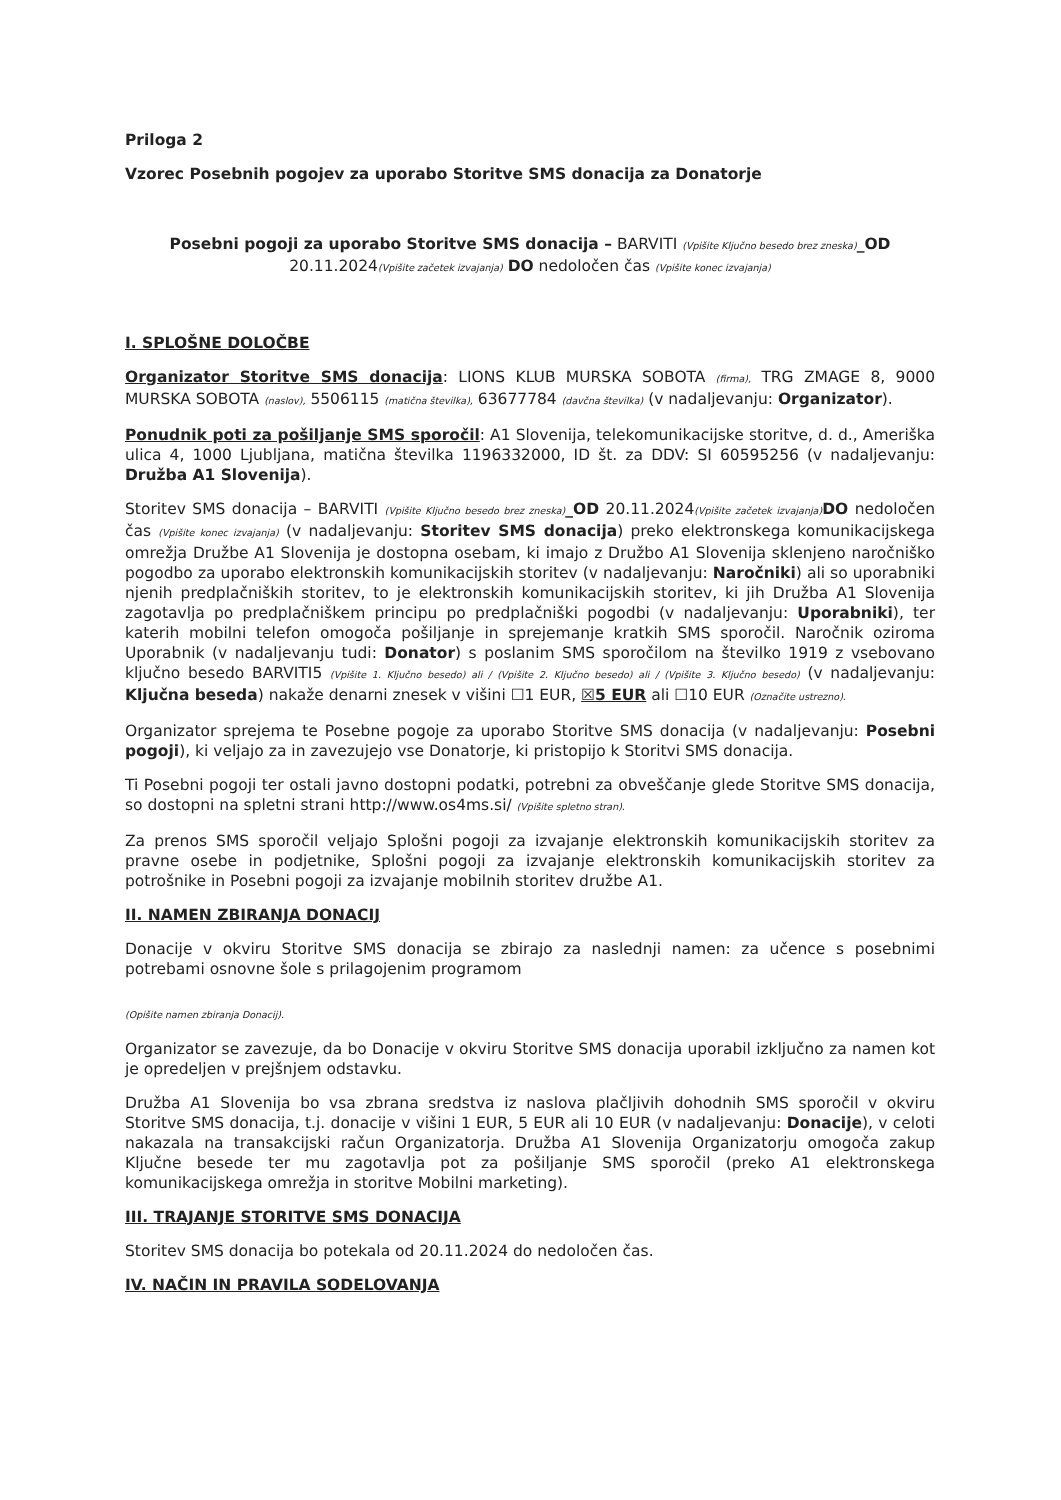Priloga 2
Vzorec Posebnih pogojev za uporabo Storitve SMS donacija za Donatorje
Posebni pogoji za uporabo Storitve SMS donacija – BARVITI (Vpišite Ključno besedo brez zneska)_OD 20.11.2024(Vpišite začetek izvajanja) DO nedoločen čas (Vpišite konec izvajanja)
I. SPLOŠNE DOLOČBE
Organizator Storitve SMS donacija: LIONS KLUB MURSKA SOBOTA (firma), TRG ZMAGE 8, 9000 MURSKA SOBOTA (naslov), 5506115 (matična številka), 63677784 (davčna številka) (v nadaljevanju: Organizator).
Ponudnik poti za pošiljanje SMS sporočil: A1 Slovenija, telekomunikacijske storitve, d. d., Ameriška ulica 4, 1000 Ljubljana, matična številka 1196332000, ID št. za DDV: SI 60595256 (v nadaljevanju: Družba A1 Slovenija).
Storitev SMS donacija – BARVITI (Vpišite Ključno besedo brez zneska)_OD 20.11.2024(Vpišite začetek izvajanja) DO nedoločen čas (Vpišite konec izvajanja) (v nadaljevanju: Storitev SMS donacija) preko elektronskega komunikacijskega omrežja Družbe A1 Slovenija je dostopna osebam, ki imajo z Družbo A1 Slovenija sklenjeno naročniško pogodbo za uporabo elektronskih komunikacijskih storitev (v nadaljevanju: Naročniki) ali so uporabniki njenih predplačniških storitev, to je elektronskih komunikacijskih storitev, ki jih Družba A1 Slovenija zagotavlja po predplačniškem principu po predplačniški pogodbi (v nadaljevanju: Uporabniki), ter katerih mobilni telefon omogoča pošiljanje in sprejemanje kratkih SMS sporočil. Naročnik oziroma Uporabnik (v nadaljevanju tudi: Donator) s poslanim SMS sporočilom na številko 1919 z vsebovano ključno besedo BARVITI5 (Vpišite 1. Ključno besedo) ali / (Vpišite 2. Ključno besedo) ali / (Vpišite 3. Ključno besedo) (v nadaljevanju: Ključna beseda) nakaže denarni znesek v višini ☐1 EUR, ☒5 EUR ali ☐10 EUR (Označite ustrezno).
Organizator sprejema te Posebne pogoje za uporabo Storitve SMS donacija (v nadaljevanju: Posebni pogoji), ki veljajo za in zavezujejo vse Donatorje, ki pristopijo k Storitvi SMS donacija.
Ti Posebni pogoji ter ostali javno dostopni podatki, potrebni za obveščanje glede Storitve SMS donacija, so dostopni na spletni strani http://www.os4ms.si/ (Vpišite spletno stran).
Za prenos SMS sporočil veljajo Splošni pogoji za izvajanje elektronskih komunikacijskih storitev za pravne osebe in podjetnike, Splošni pogoji za izvajanje elektronskih komunikacijskih storitev za potrošnike in Posebni pogoji za izvajanje mobilnih storitev družbe A1.
II. NAMEN ZBIRANJA DONACIJ
Donacije v okviru Storitve SMS donacija se zbirajo za naslednji namen: za učence s posebnimi potrebami osnovne šole s prilagojenim programom
(Opišite namen zbiranja Donacij).
Organizator se zavezuje, da bo Donacije v okviru Storitve SMS donacija uporabil izključno za namen kot je opredeljen v prejšnjem odstavku.
Družba A1 Slovenija bo vsa zbrana sredstva iz naslova plačljivih dohodnih SMS sporočil v okviru Storitve SMS donacija, t.j. donacije v višini 1 EUR, 5 EUR ali 10 EUR (v nadaljevanju: Donacije), v celoti nakazala na transakcijski račun Organizatorja. Družba A1 Slovenija Organizatorju omogoča zakup Ključne besede ter mu zagotavlja pot za pošiljanje SMS sporočil (preko A1 elektronskega komunikacijskega omrežja in storitve Mobilni marketing).
III. TRAJANJE STORITVE SMS DONACIJA
Storitev SMS donacija bo potekala od 20.11.2024 do nedoločen čas.
IV. NAČIN IN PRAVILA SODELOVANJA